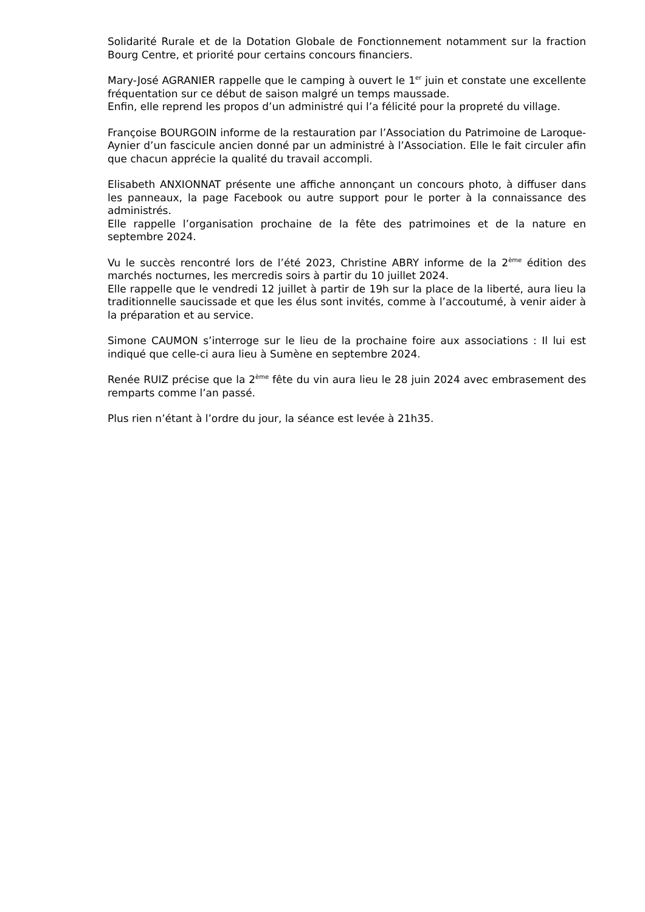Solidarité Rurale et de la Dotation Globale de Fonctionnement notamment sur la fraction Bourg Centre, et priorité pour certains concours financiers.
Mary-José AGRANIER rappelle que le camping à ouvert le 1<sup>er</sup> juin et constate une excellente fréquentation sur ce début de saison malgré un temps maussade.
Enfin, elle reprend les propos d’un administré qui l’a félicité pour la propreté du village.
Françoise BOURGOIN informe de la restauration par l’Association du Patrimoine de Laroque-Aynier d’un fascicule ancien donné par un administré à l’Association. Elle le fait circuler afin que chacun apprécie la qualité du travail accompli.
Elisabeth ANXIONNAT présente une affiche annonçant un concours photo, à diffuser dans les panneaux, la page Facebook ou autre support pour le porter à la connaissance des administrés.
Elle rappelle l’organisation prochaine de la fête des patrimoines et de la nature en septembre 2024.
Vu le succès rencontré lors de l’été 2023, Christine ABRY informe de la 2<sup>ème</sup> édition des marchés nocturnes, les mercredis soirs à partir du 10 juillet 2024.
Elle rappelle que le vendredi 12 juillet à partir de 19h sur la place de la liberté, aura lieu la traditionnelle saucissade et que les élus sont invités, comme à l’accoutumé, à venir aider à la préparation et au service.
Simone CAUMON s’interroge sur le lieu de la prochaine foire aux associations : Il lui est indiqué que celle-ci aura lieu à Sumène en septembre 2024.
Renée RUIZ précise que la 2<sup>ème</sup> fête du vin aura lieu le 28 juin 2024 avec embrasement des remparts comme l’an passé.
Plus rien n’étant à l’ordre du jour, la séance est levée à 21h35.